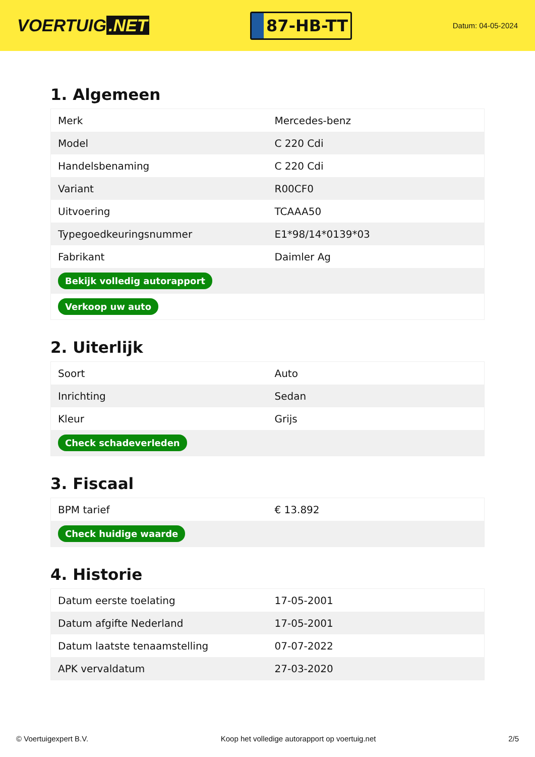VOERTUIG.NET
87-HB-TT
Datum: 04-05-2024
1. Algemeen
| Merk | Mercedes-benz |
| Model | C 220 Cdi |
| Handelsbenaming | C 220 Cdi |
| Variant | R00CF0 |
| Uitvoering | TCAAA50 |
| Typegoedkeuringsnummer | E1*98/14*0139*03 |
| Fabrikant | Daimler Ag |
| Bekijk volledig autorapport | |
| Verkoop uw auto | |
2. Uiterlijk
| Soort | Auto |
| Inrichting | Sedan |
| Kleur | Grijs |
| Check schadeverleden | |
3. Fiscaal
| BPM tarief | € 13.892 |
| Check huidige waarde | |
4. Historie
| Datum eerste toelating | 17-05-2001 |
| Datum afgifte Nederland | 17-05-2001 |
| Datum laatste tenaamstelling | 07-07-2022 |
| APK vervaldatum | 27-03-2020 |
© Voertuigexpert B.V. Koop het volledige autorapport op voertuig.net 2/5